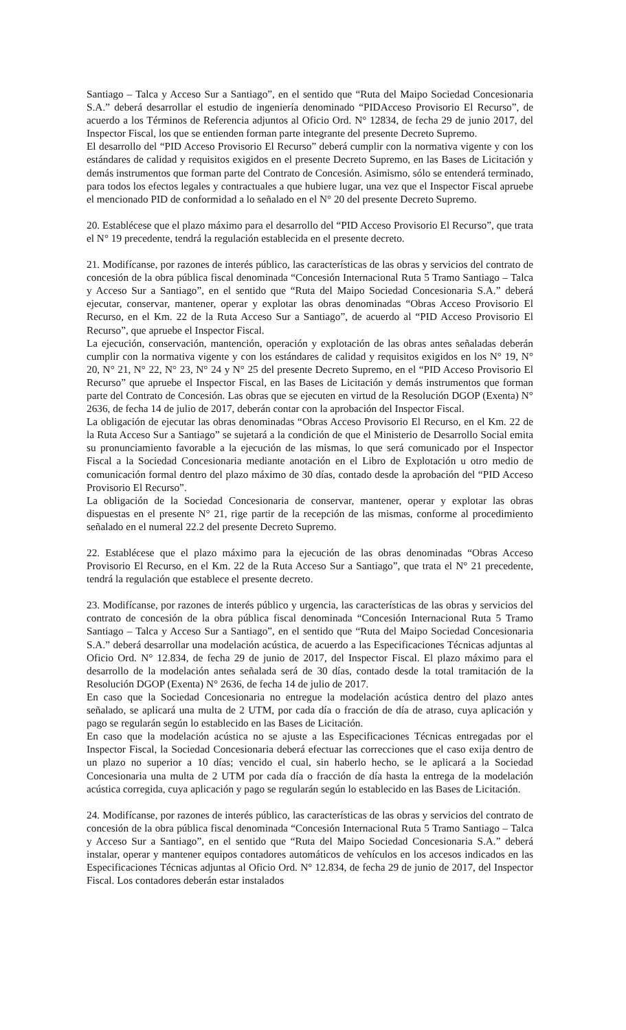Santiago – Talca y Acceso Sur a Santiago”, en el sentido que “Ruta del Maipo Sociedad Concesionaria S.A.” deberá desarrollar el estudio de ingeniería denominado “PIDAcceso Provisorio El Recurso”, de acuerdo a los Términos de Referencia adjuntos al Oficio Ord. N° 12834, de fecha 29 de junio 2017, del Inspector Fiscal, los que se entienden forman parte integrante del presente Decreto Supremo.
El desarrollo del “PID Acceso Provisorio El Recurso” deberá cumplir con la normativa vigente y con los estándares de calidad y requisitos exigidos en el presente Decreto Supremo, en las Bases de Licitación y demás instrumentos que forman parte del Contrato de Concesión. Asimismo, sólo se entenderá terminado, para todos los efectos legales y contractuales a que hubiere lugar, una vez que el Inspector Fiscal apruebe el mencionado PID de conformidad a lo señalado en el N° 20 del presente Decreto Supremo.
20. Establécese que el plazo máximo para el desarrollo del “PID Acceso Provisorio El Recurso”, que trata el N° 19 precedente, tendrá la regulación establecida en el presente decreto.
21. Modifícanse, por razones de interés público, las características de las obras y servicios del contrato de concesión de la obra pública fiscal denominada “Concesión Internacional Ruta 5 Tramo Santiago – Talca y Acceso Sur a Santiago”, en el sentido que “Ruta del Maipo Sociedad Concesionaria S.A.” deberá ejecutar, conservar, mantener, operar y explotar las obras denominadas “Obras Acceso Provisorio El Recurso, en el Km. 22 de la Ruta Acceso Sur a Santiago”, de acuerdo al “PID Acceso Provisorio El Recurso”, que apruebe el Inspector Fiscal.
La ejecución, conservación, mantención, operación y explotación de las obras antes señaladas deberán cumplir con la normativa vigente y con los estándares de calidad y requisitos exigidos en los N° 19, N° 20, N° 21, N° 22, N° 23, N° 24 y N° 25 del presente Decreto Supremo, en el “PID Acceso Provisorio El Recurso” que apruebe el Inspector Fiscal, en las Bases de Licitación y demás instrumentos que forman parte del Contrato de Concesión. Las obras que se ejecuten en virtud de la Resolución DGOP (Exenta) N° 2636, de fecha 14 de julio de 2017, deberán contar con la aprobación del Inspector Fiscal.
La obligación de ejecutar las obras denominadas “Obras Acceso Provisorio El Recurso, en el Km. 22 de la Ruta Acceso Sur a Santiago” se sujetará a la condición de que el Ministerio de Desarrollo Social emita su pronunciamiento favorable a la ejecución de las mismas, lo que será comunicado por el Inspector Fiscal a la Sociedad Concesionaria mediante anotación en el Libro de Explotación u otro medio de comunicación formal dentro del plazo máximo de 30 días, contado desde la aprobación del “PID Acceso Provisorio El Recurso”.
La obligación de la Sociedad Concesionaria de conservar, mantener, operar y explotar las obras dispuestas en el presente N° 21, rige partir de la recepción de las mismas, conforme al procedimiento señalado en el numeral 22.2 del presente Decreto Supremo.
22. Establécese que el plazo máximo para la ejecución de las obras denominadas “Obras Acceso Provisorio El Recurso, en el Km. 22 de la Ruta Acceso Sur a Santiago”, que trata el N° 21 precedente, tendrá la regulación que establece el presente decreto.
23. Modifícanse, por razones de interés público y urgencia, las características de las obras y servicios del contrato de concesión de la obra pública fiscal denominada “Concesión Internacional Ruta 5 Tramo Santiago – Talca y Acceso Sur a Santiago”, en el sentido que “Ruta del Maipo Sociedad Concesionaria S.A.” deberá desarrollar una modelación acústica, de acuerdo a las Especificaciones Técnicas adjuntas al Oficio Ord. N° 12.834, de fecha 29 de junio de 2017, del Inspector Fiscal. El plazo máximo para el desarrollo de la modelación antes señalada será de 30 días, contado desde la total tramitación de la Resolución DGOP (Exenta) N° 2636, de fecha 14 de julio de 2017.
En caso que la Sociedad Concesionaria no entregue la modelación acústica dentro del plazo antes señalado, se aplicará una multa de 2 UTM, por cada día o fracción de día de atraso, cuya aplicación y pago se regularán según lo establecido en las Bases de Licitación.
En caso que la modelación acústica no se ajuste a las Especificaciones Técnicas entregadas por el Inspector Fiscal, la Sociedad Concesionaria deberá efectuar las correcciones que el caso exija dentro de un plazo no superior a 10 días; vencido el cual, sin haberlo hecho, se le aplicará a la Sociedad Concesionaria una multa de 2 UTM por cada día o fracción de día hasta la entrega de la modelación acústica corregida, cuya aplicación y pago se regularán según lo establecido en las Bases de Licitación.
24. Modifícanse, por razones de interés público, las características de las obras y servicios del contrato de concesión de la obra pública fiscal denominada “Concesión Internacional Ruta 5 Tramo Santiago – Talca y Acceso Sur a Santiago”, en el sentido que “Ruta del Maipo Sociedad Concesionaria S.A.” deberá instalar, operar y mantener equipos contadores automáticos de vehículos en los accesos indicados en las Especificaciones Técnicas adjuntas al Oficio Ord. N° 12.834, de fecha 29 de junio de 2017, del Inspector Fiscal. Los contadores deberán estar instalados